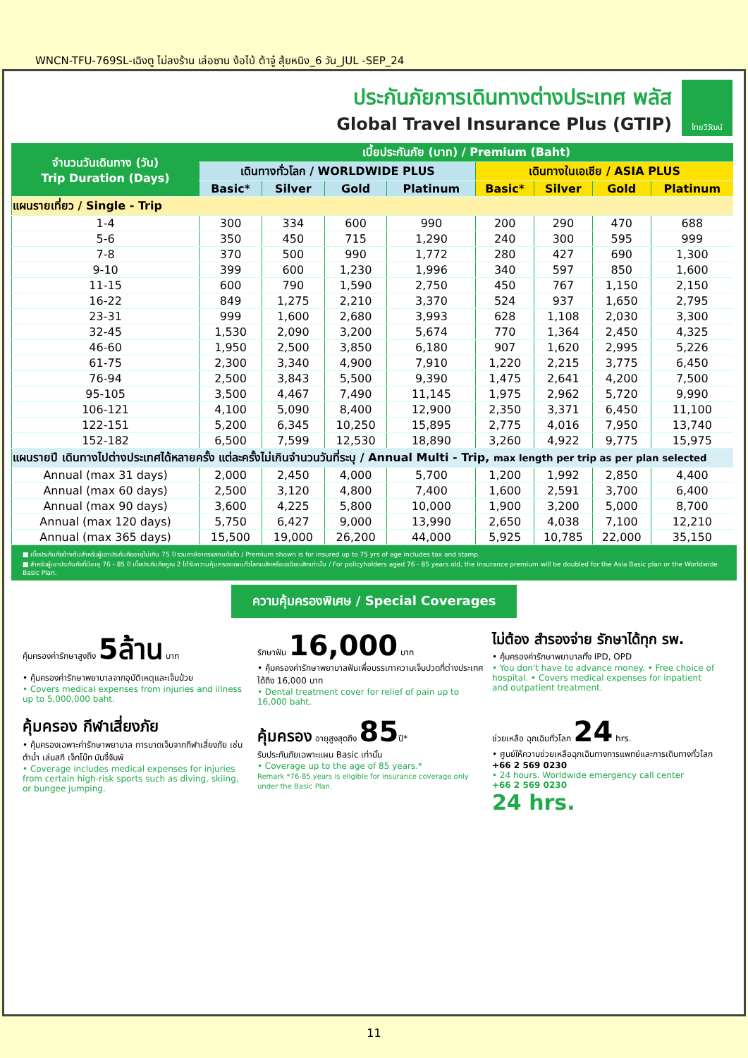WNCN-TFU-769SL-เฉิงตู ไม่ลงร้าน เล่อซาน ง้อไบ้ ต้าจู๋ สุ้ยหนิง_6 วัน_JUL -SEP_24
ประกันภัยการเดินทางต่างประเทศ พลัส
Global Travel Insurance Plus (GTIP)
ไทยวิวัฒน์
| จำนวนวันเดินทาง (วัน) Trip Duration (Days) | เบี้ยประกันภัย (บาท) / Premium (Baht) | | | | | | | |
| --- | --- | --- | --- | --- | --- | --- | --- | --- |
| | เดินทางทั่วโลก / WORLDWIDE PLUS | | | | เดินทางในเอเชีย / ASIA PLUS | | | |
| | Basic* | Silver | Gold | Platinum | Basic* | Silver | Gold | Platinum |
| แผนรายเที่ยว / Single - Trip | | | | | | | | |
| 1-4 | 300 | 334 | 600 | 990 | 200 | 290 | 470 | 688 |
| 5-6 | 350 | 450 | 715 | 1,290 | 240 | 300 | 595 | 999 |
| 7-8 | 370 | 500 | 990 | 1,772 | 280 | 427 | 690 | 1,300 |
| 9-10 | 399 | 600 | 1,230 | 1,996 | 340 | 597 | 850 | 1,600 |
| 11-15 | 600 | 790 | 1,590 | 2,750 | 450 | 767 | 1,150 | 2,150 |
| 16-22 | 849 | 1,275 | 2,210 | 3,370 | 524 | 937 | 1,650 | 2,795 |
| 23-31 | 999 | 1,600 | 2,680 | 3,993 | 628 | 1,108 | 2,030 | 3,300 |
| 32-45 | 1,530 | 2,090 | 3,200 | 5,674 | 770 | 1,364 | 2,450 | 4,325 |
| 46-60 | 1,950 | 2,500 | 3,850 | 6,180 | 907 | 1,620 | 2,995 | 5,226 |
| 61-75 | 2,300 | 3,340 | 4,900 | 7,910 | 1,220 | 2,215 | 3,775 | 6,450 |
| 76-94 | 2,500 | 3,843 | 5,500 | 9,390 | 1,475 | 2,641 | 4,200 | 7,500 |
| 95-105 | 3,500 | 4,467 | 7,490 | 11,145 | 1,975 | 2,962 | 5,720 | 9,990 |
| 106-121 | 4,100 | 5,090 | 8,400 | 12,900 | 2,350 | 3,371 | 6,450 | 11,100 |
| 122-151 | 5,200 | 6,345 | 10,250 | 15,895 | 2,775 | 4,016 | 7,950 | 13,740 |
| 152-182 | 6,500 | 7,599 | 12,530 | 18,890 | 3,260 | 4,922 | 9,775 | 15,975 |
| แผนรายปี เดินทางไปต่างประเทศได้หลายครั้ง แต่ละครั้งไม่เกินจำนวนวันที่ระบุ / Annual Multi - Trip, max length per trip as per plan selected | | | | | | | | |
| Annual (max 31 days) | 2,000 | 2,450 | 4,000 | 5,700 | 1,200 | 1,992 | 2,850 | 4,400 |
| Annual (max 60 days) | 2,500 | 3,120 | 4,800 | 7,400 | 1,600 | 2,591 | 3,700 | 6,400 |
| Annual (max 90 days) | 3,600 | 4,225 | 5,800 | 10,000 | 1,900 | 3,200 | 5,000 | 8,700 |
| Annual (max 120 days) | 5,750 | 6,427 | 9,000 | 13,990 | 2,650 | 4,038 | 7,100 | 12,210 |
| Annual (max 365 days) | 15,500 | 19,000 | 26,200 | 44,000 | 5,925 | 10,785 | 22,000 | 35,150 |
■ เบี้ยประกันภัยข้างต้นสำหรับผู้เอาประกันภัยอายุไม่เกิน 75 ปี รวมภาษีอากรแสตมป์แล้ว / Premium shown is for insured up to 75 yrs of age includes tax and stamp.
■ สำหรับผู้เอาประกันภัยที่มีอายุ 76 - 85 ปี เบี้ยประกันภัยคูณ 2 ได้รับความคุ้มครองแผนทั่วโลกเบสิกหรือเอเชียเบสิกเท่านั้น / For policyholders aged 76 - 85 years old, the insurance premium will be doubled for the Asia Basic plan or the Worldwide Basic Plan.
ความคุ้มครองพิเศษ / Special Coverages
คุ้มครองค่ารักษาสูงถึง 5ล้าน บาท
• คุ้มครองค่ารักษาพยาบาลจากอุบัติเหตุและเจ็บป่วย
• Covers medical expenses from injuries and illness up to 5,000,000 baht.
รักษาฟัน 16,000 บาท
• คุ้มครองค่ารักษาพยาบาลฟันเพื่อบรรเทาความเจ็บปวดที่ต่างประเทศ ได้ถึง 16,000 บาท
• Dental treatment cover for relief of pain up to 16,000 baht.
ไม่ต้อง สำรองจ่าย รักษาได้ทุก รพ.
• คุ้มครองค่ารักษาพยาบาลทั้ง IPD, OPD
• You don't have to advance money. • Free choice of hospital. • Covers medical expenses for inpatient and outpatient treatment.
คุ้มครอง กีฬาเสี่ยงภัย
• คุ้มครองเฉพาะค่ารักษาพยาบาล การบาดเจ็บจากกีฬาเสี่ยงภัย เช่น ดำน้ำ เล่นสกี เจ็ทโบ๊ท บันจี้จัมพ์
• Coverage includes medical expenses for injuries from certain high-risk sports such as diving, skiing, or bungee jumping.
คุ้มครอง อายุสูงสุดถึง 85ปี*
รับประกันภัยเฉพาะแผน Basic เท่านั้น
• Coverage up to the age of 85 years.*
Remark *76-85 years is eligible for insurance coverage only under the Basic Plan.
ช่วยเหลือ ฉุกเฉินทั่วโลก 24 hrs.
• ศูนย์ให้ความช่วยเหลือฉุกเฉินทางการแพทย์และการเดินทางทั่วโลก
+66 2 569 0230
• 24 hours. Worldwide emergency call center
+66 2 569 0230
24 hrs.
11